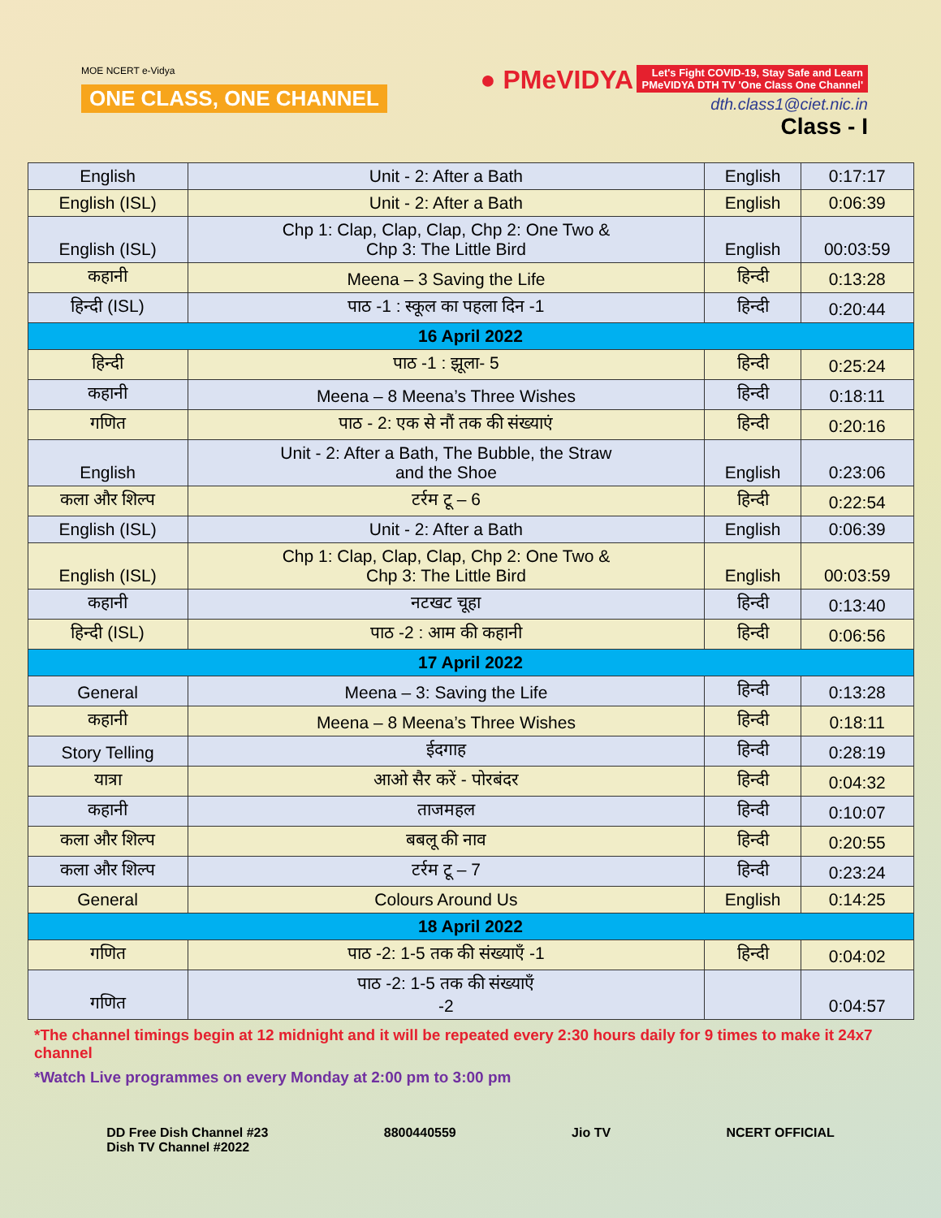MOE NCERT e-Vidya
ONE CLASS, ONE CHANNEL
● PMeVIDYA Let's Fight COVID-19, Stay Safe and Learn
PMeVIDYA DTH TV 'One Class One Channel'
dth.class1@ciet.nic.in
Class - I
| English | Unit - 2: After a Bath | English | 0:17:17 |
| English (ISL) | Unit - 2: After a Bath | English | 0:06:39 |
| English (ISL) | Chp 1: Clap, Clap, Clap, Chp 2: One Two & Chp 3: The Little Bird | English | 00:03:59 |
| कहानी | Meena – 3 Saving the Life | हिन्दी | 0:13:28 |
| हिन्दी (ISL) | पाठ -1 : स्कूल का पहला दिन -1 | हिन्दी | 0:20:44 |
| 16 April 2022 | | | |
| हिन्दी | पाठ -1 : झूला- 5 | हिन्दी | 0:25:24 |
| कहानी | Meena – 8 Meena’s Three Wishes | हिन्दी | 0:18:11 |
| गणित | पाठ - 2: एक से नौं तक की संख्याएं | हिन्दी | 0:20:16 |
| English | Unit - 2: After a Bath, The Bubble, the Straw and the Shoe | English | 0:23:06 |
| कला और शिल्प | टर्रम टू – 6 | हिन्दी | 0:22:54 |
| English (ISL) | Unit - 2: After a Bath | English | 0:06:39 |
| English (ISL) | Chp 1: Clap, Clap, Clap, Chp 2: One Two & Chp 3: The Little Bird | English | 00:03:59 |
| कहानी | नटखट चूहा | हिन्दी | 0:13:40 |
| हिन्दी (ISL) | पाठ -2 : आम की कहानी | हिन्दी | 0:06:56 |
| 17 April 2022 | | | |
| General | Meena – 3: Saving the Life | हिन्दी | 0:13:28 |
| कहानी | Meena – 8 Meena’s Three Wishes | हिन्दी | 0:18:11 |
| Story Telling | ईदगाह | हिन्दी | 0:28:19 |
| यात्रा | आओ सैर करें - पोरबंदर | हिन्दी | 0:04:32 |
| कहानी | ताजमहल | हिन्दी | 0:10:07 |
| कला और शिल्प | बबलू की नाव | हिन्दी | 0:20:55 |
| कला और शिल्प | टर्रम टू – 7 | हिन्दी | 0:23:24 |
| General | Colours Around Us | English | 0:14:25 |
| 18 April 2022 | | | |
| गणित | पाठ -2: 1-5 तक की संख्याएँ -1 | हिन्दी | 0:04:02 |
| गणित | पाठ -2: 1-5 तक की संख्याएँ -2 | | 0:04:57 |
*The channel timings begin at 12 midnight and it will be repeated every 2:30 hours daily for 9 times to make it 24x7 channel
*Watch Live programmes on every Monday at 2:00 pm to 3:00 pm
DD Free Dish Channel #23
Dish TV Channel #2022
8800440559 Jio TV NCERT OFFICIAL